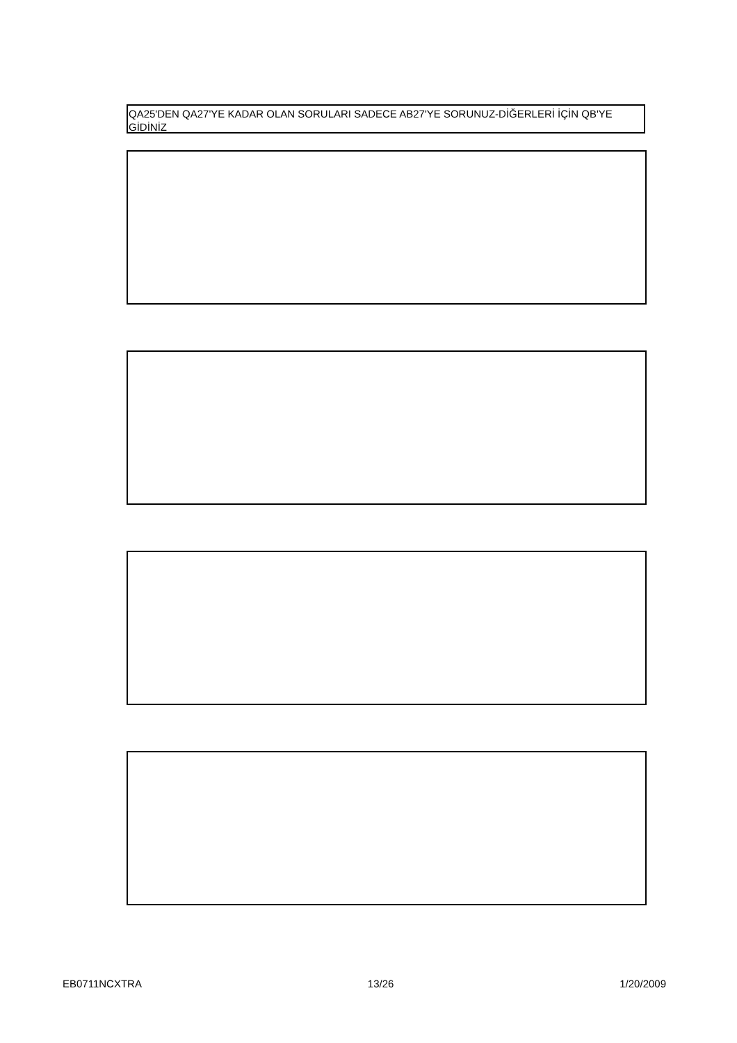QA25'DEN QA27'YE KADAR OLAN SORULARI SADECE AB27'YE SORUNUZ-DİĞERLERİ İÇİN QB'YE GİDİNİZ
EB0711NCXTRA 13/26 1/20/2009